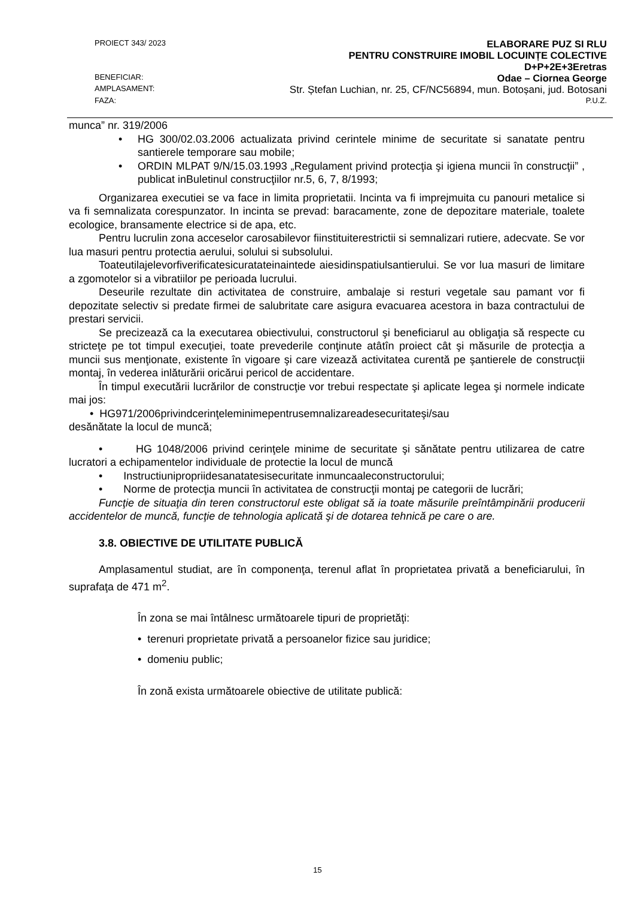PROIECT 343/ 2023 ELABORARE PUZ SI RLU
PENTRU CONSTRUIRE IMOBIL LOCUINȚE COLECTIVE
D+P+2E+3Eretras
BENEFICIAR: Odae – Ciornea George
AMPLASAMENT: Str. Ștefan Luchian, nr. 25, CF/NC56894, mun. Botoșani, jud. Botosani
FAZA: P.U.Z.
munca” nr. 319/2006
HG 300/02.03.2006 actualizata privind cerintele minime de securitate si sanatate pentru santierele temporare sau mobile;
ORDIN MLPAT 9/N/15.03.1993 „Regulament privind protecţia şi igiena muncii în construcţii” , publicat inBuletinul construcţiilor nr.5, 6, 7, 8/1993;
Organizarea executiei se va face in limita proprietatii. Incinta va fi imprejmuita cu panouri metalice si va fi semnalizata corespunzator. In incinta se prevad: baracamente, zone de depozitare materiale, toalete ecologice, bransamente electrice si de apa, etc.
Pentru lucrulin zona acceselor carosabilevor fiinstituiterestrictii si semnalizari rutiere, adecvate. Se vor lua masuri pentru protectia aerului, solului si subsolului.
Toateutilajelevorfiverificatesicuratateinaintede aiesidinspatiulsantierului. Se vor lua masuri de limitare a zgomotelor si a vibratiilor pe perioada lucrului.
Deseurile rezultate din activitatea de construire, ambalaje si resturi vegetale sau pamant vor fi depozitate selectiv si predate firmei de salubritate care asigura evacuarea acestora in baza contractului de prestari servicii.
Se precizează ca la executarea obiectivului, constructorul şi beneficiarul au obligaţia să respecte cu stricteţe pe tot timpul execuţiei, toate prevederile conţinute atâtîn proiect cât şi măsurile de protecţia a muncii sus menţionate, existente în vigoare şi care vizează activitatea curentă pe şantierele de construcţii montaj, în vederea inlăturării oricărui pericol de accidentare.
În timpul executării lucrărilor de construcţie vor trebui respectate şi aplicate legea şi normele indicate mai jos:
• HG971/2006privindcerinţeleminimepentrusemnalizareadesecuritateşi/sau
desănătate la locul de muncă;
• HG 1048/2006 privind cerinţele minime de securitate şi sănătate pentru utilizarea de catre lucratori a echipamentelor individuale de protectie la locul de muncă
• Instructiunipropriidesanatatesisecuritate inmuncaaleconstructorului;
• Norme de protecţia muncii în activitatea de construcţii montaj pe categorii de lucrări;
Funcţie de situaţia din teren constructorul este obligat să ia toate măsurile preîntâmpinării producerii accidentelor de muncă, funcţie de tehnologia aplicată şi de dotarea tehnică pe care o are.
3.8. OBIECTIVE DE UTILITATE PUBLICĂ
Amplasamentul studiat, are în componenţa, terenul aflat în proprietatea privată a beneficiarului, în suprafaţa de 471 m<sup>2</sup>.
În zona se mai întâlnesc următoarele tipuri de proprietăţi:
• terenuri proprietate privată a persoanelor fizice sau juridice;
• domeniu public;
În zonă exista următoarele obiective de utilitate publică:
15